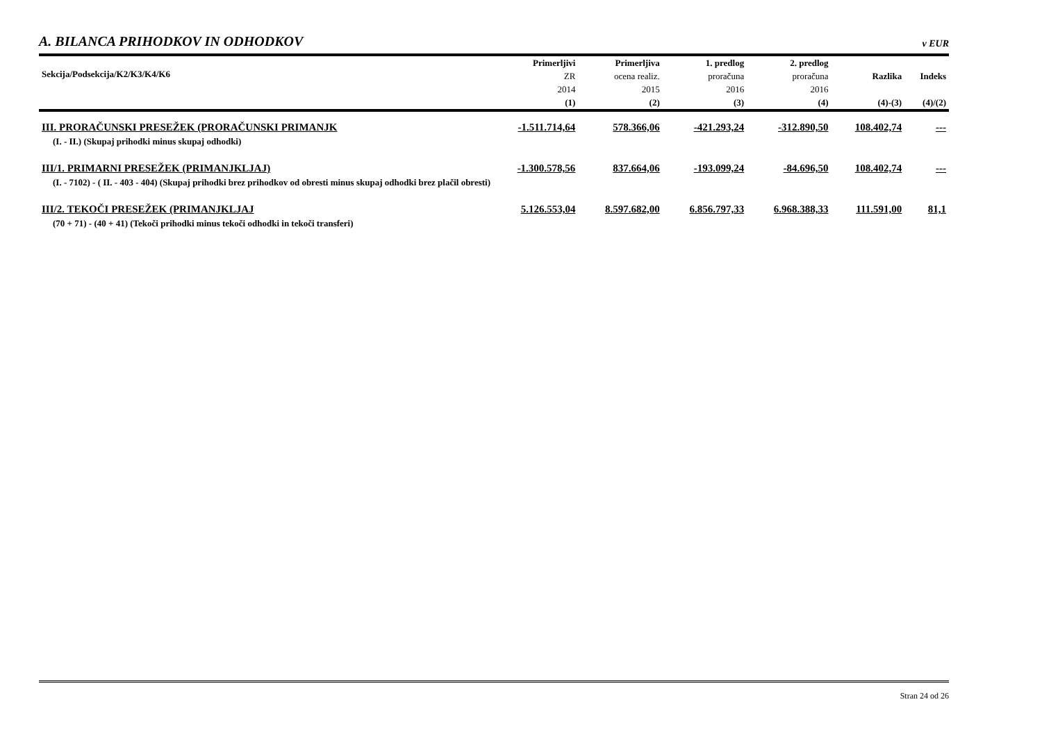A. BILANCA PRIHODKOV IN ODHODKOV
v EUR
| Sekcija/Podsekcija/K2/K3/K4/K6 | Primerljivi ZR 2014 (1) | Primerljiva ocena realiz. 2015 (2) | 1. predlog proračuna 2016 (3) | 2. predlog proračuna 2016 (4) | Razlika (4)-(3) | Indeks (4)/(2) |
| --- | --- | --- | --- | --- | --- | --- |
| III. PRORAČUNSKI PRESEŽEK (PRORAČUNSKI PRIMANJK | -1.511.714,64 | 578.366,06 | -421.293,24 | -312.890,50 | 108.402,74 | --- |
| (I. - II.) (Skupaj prihodki minus skupaj odhodki) | | | | | | |
| III/1. PRIMARNI PRESEŽEK (PRIMANJKLJAJ) | -1.300.578,56 | 837.664,06 | -193.099,24 | -84.696,50 | 108.402,74 | --- |
| (I. - 7102) - ( II. - 403 - 404) (Skupaj prihodki brez prihodkov od obresti minus skupaj odhodki brez plačil obresti) | | | | | | |
| III/2. TEKOČI PRESEŽEK (PRIMANJKLJAJ | 5.126.553,04 | 8.597.682,00 | 6.856.797,33 | 6.968.388,33 | 111.591,00 | 81,1 |
| (70 + 71) - (40 + 41) (Tekoči prihodki minus tekoči odhodki in tekoči transferi) | | | | | | |
Stran 24 od 26